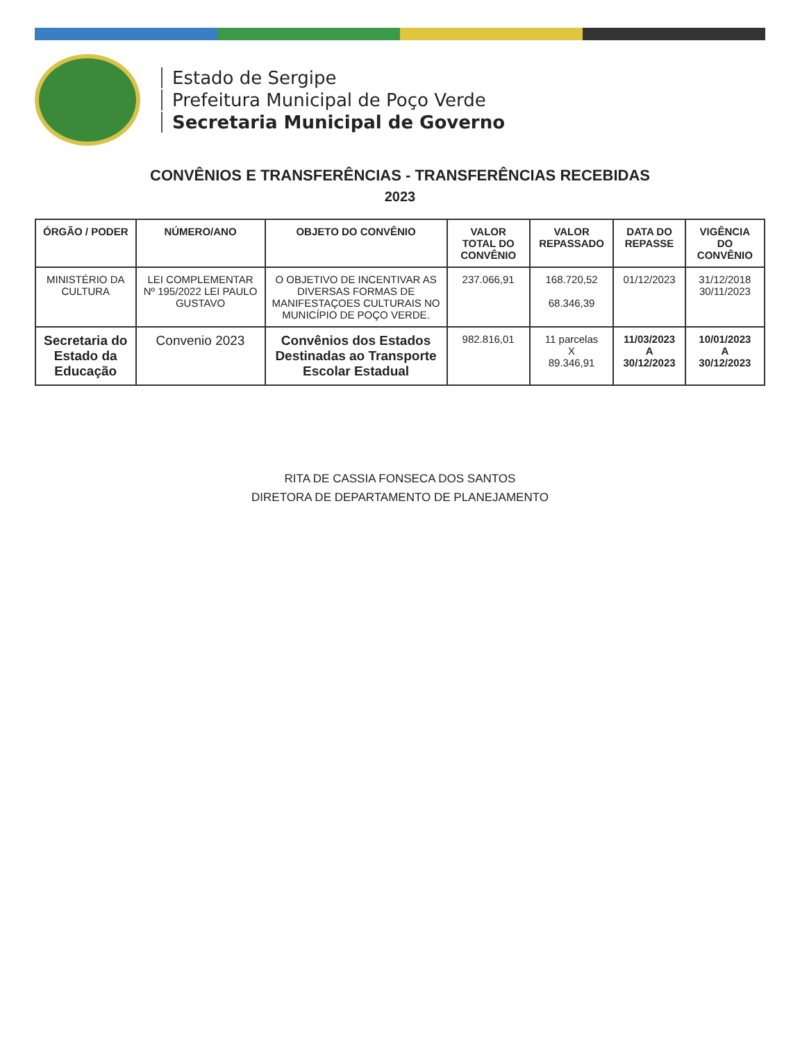Estado de Sergipe
Prefeitura Municipal de Poço Verde
Secretaria Municipal de Governo
CONVÊNIOS E TRANSFERÊNCIAS - TRANSFERÊNCIAS RECEBIDAS
2023
| ÓRGÃO / PODER | NÚMERO/ANO | OBJETO DO CONVÊNIO | VALOR TOTAL DO CONVÊNIO | VALOR REPASSADO | DATA DO REPASSE | VIGÊNCIA DO CONVÊNIO |
| --- | --- | --- | --- | --- | --- | --- |
| MINISTÉRIO DA CULTURA | LEI COMPLEMENTAR Nº 195/2022 LEI PAULO GUSTAVO | O OBJETIVO DE INCENTIVAR AS DIVERSAS FORMAS DE MANIFESTAÇOES CULTURAIS NO MUNICÍPIO DE POÇO VERDE. | 237.066,91 | 168.720,52 68.346,39 | 01/12/2023 | 31/12/2018 30/11/2023 |
| Secretaria do Estado da Educação | Convenio 2023 | Convênios dos Estados Destinadas ao Transporte Escolar Estadual | 982.816,01 | 11 parcelas X 89.346,91 | 11/03/2023 A 30/12/2023 | 10/01/2023 A 30/12/2023 |
RITA DE CASSIA FONSECA DOS SANTOS
DIRETORA DE DEPARTAMENTO DE PLANEJAMENTO